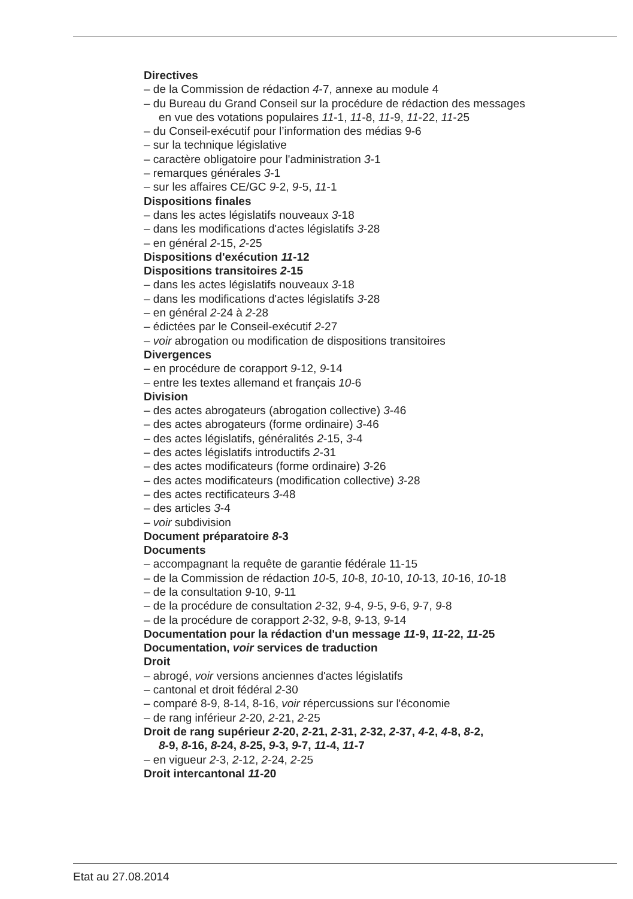Directives
– de la Commission de rédaction 4-7, annexe au module 4
– du Bureau du Grand Conseil sur la procédure de rédaction des messages
en vue des votations populaires 11-1, 11-8, 11-9, 11-22, 11-25
– du Conseil-exécutif pour l’information des médias 9-6
– sur la technique législative
– caractère obligatoire pour l'administration 3-1
– remarques générales 3-1
– sur les affaires CE/GC 9-2, 9-5, 11-1
Dispositions finales
– dans les actes législatifs nouveaux 3-18
– dans les modifications d'actes législatifs 3-28
– en général 2-15, 2-25
Dispositions d'exécution 11-12
Dispositions transitoires 2-15
– dans les actes législatifs nouveaux 3-18
– dans les modifications d'actes législatifs 3-28
– en général 2-24 à 2-28
– édictées par le Conseil-exécutif 2-27
– voir abrogation ou modification de dispositions transitoires
Divergences
– en procédure de corapport 9-12, 9-14
– entre les textes allemand et français 10-6
Division
– des actes abrogateurs (abrogation collective) 3-46
– des actes abrogateurs (forme ordinaire) 3-46
– des actes législatifs, généralités 2-15, 3-4
– des actes législatifs introductifs 2-31
– des actes modificateurs (forme ordinaire) 3-26
– des actes modificateurs (modification collective) 3-28
– des actes rectificateurs 3-48
– des articles 3-4
– voir subdivision
Document préparatoire 8-3
Documents
– accompagnant la requête de garantie fédérale 11-15
– de la Commission de rédaction 10-5, 10-8, 10-10, 10-13, 10-16, 10-18
– de la consultation 9-10, 9-11
– de la procédure de consultation 2-32, 9-4, 9-5, 9-6, 9-7, 9-8
– de la procédure de corapport 2-32, 9-8, 9-13, 9-14
Documentation pour la rédaction d'un message 11-9, 11-22, 11-25
Documentation, voir services de traduction
Droit
– abrogé, voir versions anciennes d'actes législatifs
– cantonal et droit fédéral 2-30
– comparé 8-9, 8-14, 8-16, voir répercussions sur l'économie
– de rang inférieur 2-20, 2-21, 2-25
Droit de rang supérieur 2-20, 2-21, 2-31, 2-32, 2-37, 4-2, 4-8, 8-2,
8-9, 8-16, 8-24, 8-25, 9-3, 9-7, 11-4, 11-7
– en vigueur 2-3, 2-12, 2-24, 2-25
Droit intercantonal 11-20
Etat au 27.08.2014